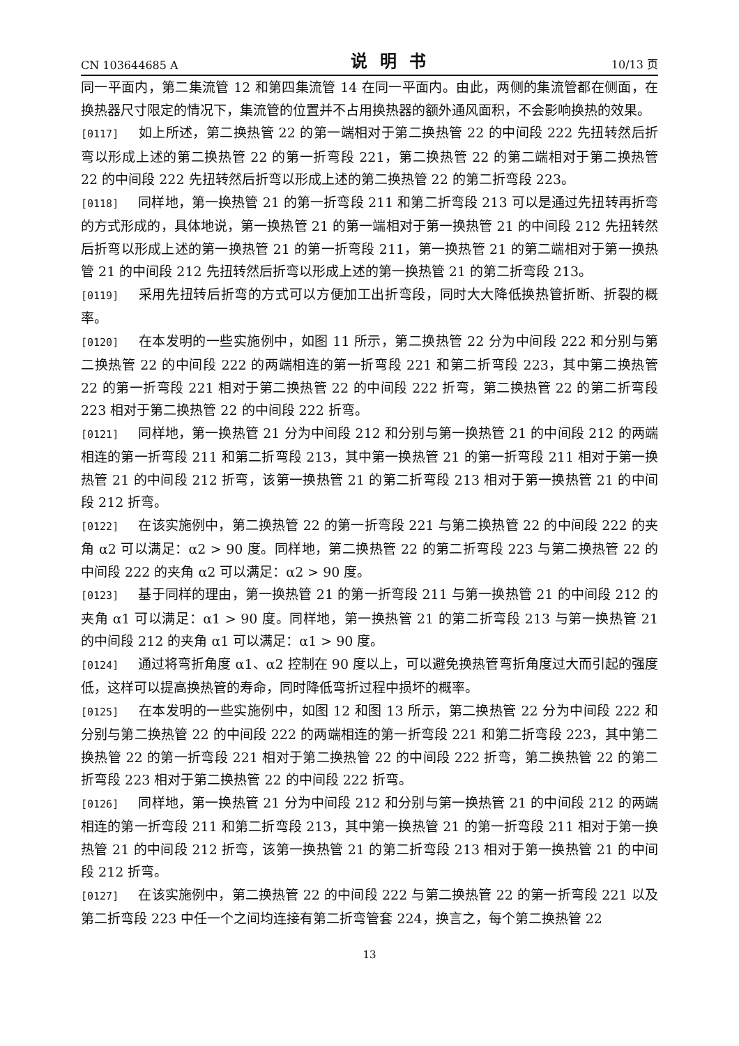CN 103644685 A 说明书 10/13 页
同一平面内，第二集流管 12 和第四集流管 14 在同一平面内。由此，两侧的集流管都在侧面，在换热器尺寸限定的情况下，集流管的位置并不占用换热器的额外通风面积，不会影响换热的效果。
[0117] 如上所述，第二换热管 22 的第一端相对于第二换热管 22 的中间段 222 先扭转然后折弯以形成上述的第二换热管 22 的第一折弯段 221，第二换热管 22 的第二端相对于第二换热管 22 的中间段 222 先扭转然后折弯以形成上述的第二换热管 22 的第二折弯段 223。
[0118] 同样地，第一换热管 21 的第一折弯段 211 和第二折弯段 213 可以是通过先扭转再折弯的方式形成的，具体地说，第一换热管 21 的第一端相对于第一换热管 21 的中间段 212 先扭转然后折弯以形成上述的第一换热管 21 的第一折弯段 211，第一换热管 21 的第二端相对于第一换热管 21 的中间段 212 先扭转然后折弯以形成上述的第一换热管 21 的第二折弯段 213。
[0119] 采用先扭转后折弯的方式可以方便加工出折弯段，同时大大降低换热管折断、折裂的概率。
[0120] 在本发明的一些实施例中，如图 11 所示，第二换热管 22 分为中间段 222 和分别与第二换热管 22 的中间段 222 的两端相连的第一折弯段 221 和第二折弯段 223，其中第二换热管 22 的第一折弯段 221 相对于第二换热管 22 的中间段 222 折弯，第二换热管 22 的第二折弯段 223 相对于第二换热管 22 的中间段 222 折弯。
[0121] 同样地，第一换热管 21 分为中间段 212 和分别与第一换热管 21 的中间段 212 的两端相连的第一折弯段 211 和第二折弯段 213，其中第一换热管 21 的第一折弯段 211 相对于第一换热管 21 的中间段 212 折弯，该第一换热管 21 的第二折弯段 213 相对于第一换热管 21 的中间段 212 折弯。
[0122] 在该实施例中，第二换热管 22 的第一折弯段 221 与第二换热管 22 的中间段 222 的夹角 α2 可以满足：α2 > 90 度。同样地，第二换热管 22 的第二折弯段 223 与第二换热管 22 的中间段 222 的夹角 α2 可以满足：α2 > 90 度。
[0123] 基于同样的理由，第一换热管 21 的第一折弯段 211 与第一换热管 21 的中间段 212 的夹角 α1 可以满足：α1 > 90 度。同样地，第一换热管 21 的第二折弯段 213 与第一换热管 21 的中间段 212 的夹角 α1 可以满足：α1 > 90 度。
[0124] 通过将弯折角度 α1、α2 控制在 90 度以上，可以避免换热管弯折角度过大而引起的强度低，这样可以提高换热管的寿命，同时降低弯折过程中损坏的概率。
[0125] 在本发明的一些实施例中，如图 12 和图 13 所示，第二换热管 22 分为中间段 222 和分别与第二换热管 22 的中间段 222 的两端相连的第一折弯段 221 和第二折弯段 223，其中第二换热管 22 的第一折弯段 221 相对于第二换热管 22 的中间段 222 折弯，第二换热管 22 的第二折弯段 223 相对于第二换热管 22 的中间段 222 折弯。
[0126] 同样地，第一换热管 21 分为中间段 212 和分别与第一换热管 21 的中间段 212 的两端相连的第一折弯段 211 和第二折弯段 213，其中第一换热管 21 的第一折弯段 211 相对于第一换热管 21 的中间段 212 折弯，该第一换热管 21 的第二折弯段 213 相对于第一换热管 21 的中间段 212 折弯。
[0127] 在该实施例中，第二换热管 22 的中间段 222 与第二换热管 22 的第一折弯段 221 以及第二折弯段 223 中任一个之间均连接有第二折弯管套 224，换言之，每个第二换热管 22
13